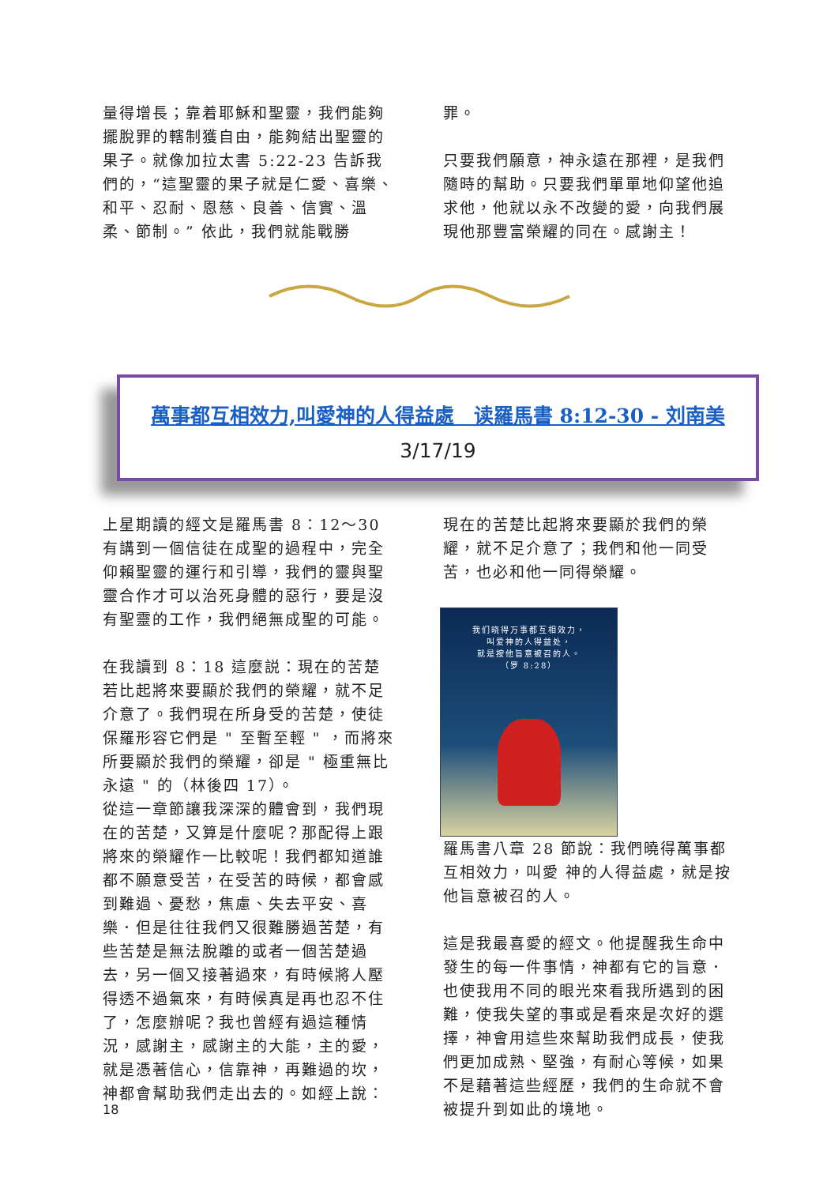量得增長；靠着耶穌和聖靈，我們能夠擺脫罪的轄制獲自由，能夠結出聖靈的果子。就像加拉太書 5:22-23 告訴我們的，“這聖靈的果子就是仁愛、喜樂、和平、忍耐、恩慈、良善、信實、溫柔、節制。” 依此，我們就能戰勝
罪。
只要我們願意，神永遠在那裡，是我們隨時的幫助。只要我們單單地仰望他追求他，他就以永不改變的愛，向我們展現他那豐富榮耀的同在。感謝主！
萬事都互相效力,叫愛神的人得益處　读羅馬書 8:12-30 - 刘南美
3/17/19
上星期讀的經文是羅馬書 8：12～30 有講到一個信徒在成聖的過程中，完全仰賴聖靈的運行和引導，我們的靈與聖靈合作才可以治死身體的惡行，要是沒有聖靈的工作，我們絕無成聖的可能。
在我讀到 8：18 這麼説：現在的苦楚若比起將來要顯於我們的榮耀，就不足介意了。我們現在所身受的苦楚，使徒保羅形容它們是 " 至暫至輕 " ，而將來所要顯於我們的榮耀，卻是 " 極重無比永遠 " 的（林後四 17）。
從這一章節讓我深深的體會到，我們現在的苦楚，又算是什麼呢？那配得上跟將來的榮耀作一比較呢！我們都知道誰都不願意受苦，在受苦的時候，都會感到難過、憂愁，焦慮、失去平安、喜樂．但是往往我們又很難勝過苦楚，有些苦楚是無法脫離的或者一個苦楚過去，另一個又接著過來，有時候將人壓得透不過氣來，有時候真是再也忍不住了，怎麼辦呢？我也曾經有過這種情況，感謝主，感謝主的大能，主的愛，就是憑著信心，信靠神，再難過的坎，神都會幫助我們走出去的。如經上說：
現在的苦楚比起將來要顯於我們的榮耀，就不足介意了；我們和他一同受苦，也必和他一同得榮耀。
我们晓得万事都互相效力，
叫爱神的人得益处，
就是按他旨意被召的人。
（罗 8:28）
羅馬書八章 28 節說：我們曉得萬事都互相效力，叫愛 神的人得益處，就是按他旨意被召的人。
這是我最喜愛的經文。他提醒我生命中發生的每一件事情，神都有它的旨意．也使我用不同的眼光來看我所遇到的困難，使我失望的事或是看來是次好的選擇，神會用這些來幫助我們成長，使我們更加成熟、堅強，有耐心等候，如果不是藉著這些經歷，我們的生命就不會被提升到如此的境地。
18